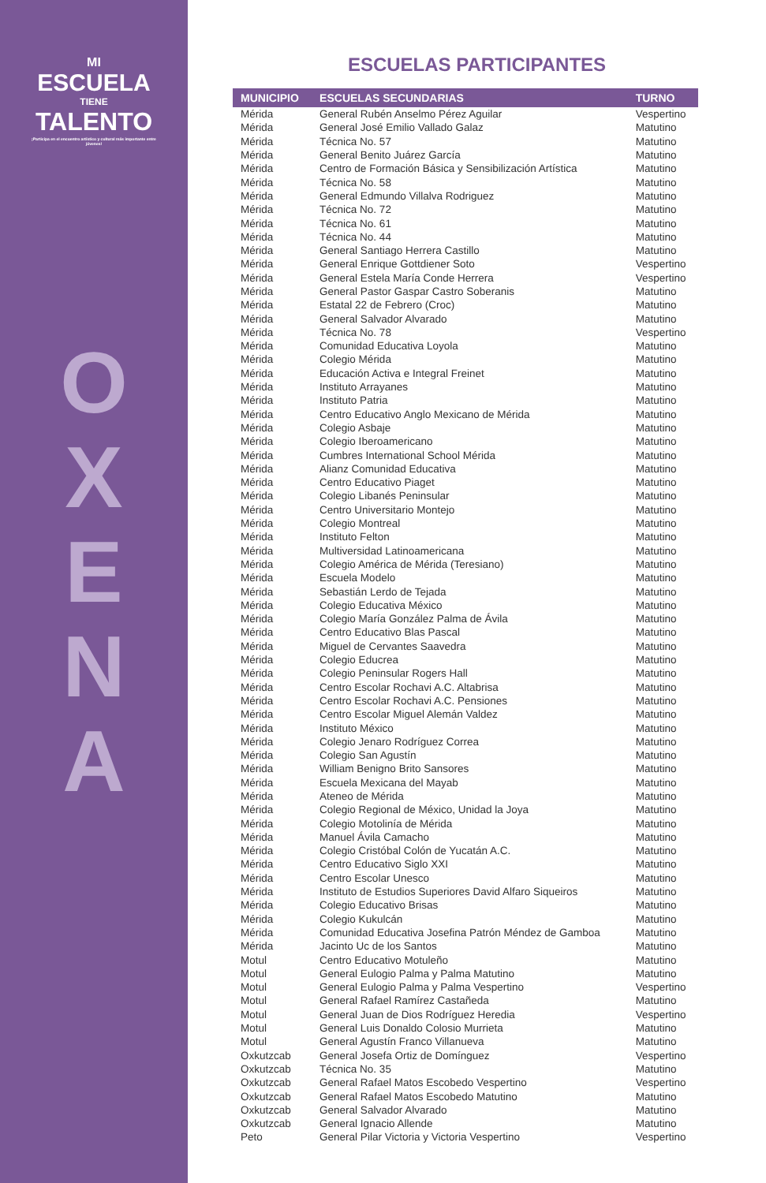MI
ESCUELA
TIENE
TALENTO
¡Participa en el encuentro artístico y cultural más importante entre jóvenes!
O
X
E
N
A
ESCUELAS PARTICIPANTES
| MUNICIPIO | ESCUELAS SECUNDARIAS | TURNO |
| --- | --- | --- |
| Mérida | General Rubén Anselmo Pérez Aguilar | Vespertino |
| Mérida | General José Emilio Vallado Galaz | Matutino |
| Mérida | Técnica No. 57 | Matutino |
| Mérida | General Benito Juárez García | Matutino |
| Mérida | Centro de Formación Básica y Sensibilización Artística | Matutino |
| Mérida | Técnica No. 58 | Matutino |
| Mérida | General Edmundo Villalva Rodriguez | Matutino |
| Mérida | Técnica No. 72 | Matutino |
| Mérida | Técnica No. 61 | Matutino |
| Mérida | Técnica No. 44 | Matutino |
| Mérida | General Santiago Herrera Castillo | Matutino |
| Mérida | General Enrique Gottdiener Soto | Vespertino |
| Mérida | General Estela María Conde Herrera | Vespertino |
| Mérida | General Pastor Gaspar Castro Soberanis | Matutino |
| Mérida | Estatal 22 de Febrero (Croc) | Matutino |
| Mérida | General Salvador Alvarado | Matutino |
| Mérida | Técnica No. 78 | Vespertino |
| Mérida | Comunidad Educativa Loyola | Matutino |
| Mérida | Colegio Mérida | Matutino |
| Mérida | Educación Activa e Integral Freinet | Matutino |
| Mérida | Instituto Arrayanes | Matutino |
| Mérida | Instituto Patria | Matutino |
| Mérida | Centro Educativo Anglo Mexicano de Mérida | Matutino |
| Mérida | Colegio Asbaje | Matutino |
| Mérida | Colegio Iberoamericano | Matutino |
| Mérida | Cumbres International School Mérida | Matutino |
| Mérida | Alianz Comunidad Educativa | Matutino |
| Mérida | Centro Educativo Piaget | Matutino |
| Mérida | Colegio Libanés Peninsular | Matutino |
| Mérida | Centro Universitario Montejo | Matutino |
| Mérida | Colegio Montreal | Matutino |
| Mérida | Instituto Felton | Matutino |
| Mérida | Multiversidad Latinoamericana | Matutino |
| Mérida | Colegio América de Mérida (Teresiano) | Matutino |
| Mérida | Escuela Modelo | Matutino |
| Mérida | Sebastián Lerdo de Tejada | Matutino |
| Mérida | Colegio Educativa México | Matutino |
| Mérida | Colegio María González Palma de Ávila | Matutino |
| Mérida | Centro Educativo Blas Pascal | Matutino |
| Mérida | Miguel de Cervantes Saavedra | Matutino |
| Mérida | Colegio Educrea | Matutino |
| Mérida | Colegio Peninsular Rogers Hall | Matutino |
| Mérida | Centro Escolar Rochavi A.C. Altabrisa | Matutino |
| Mérida | Centro Escolar Rochavi A.C. Pensiones | Matutino |
| Mérida | Centro Escolar Miguel Alemán Valdez | Matutino |
| Mérida | Instituto México | Matutino |
| Mérida | Colegio Jenaro Rodríguez Correa | Matutino |
| Mérida | Colegio San Agustín | Matutino |
| Mérida | William Benigno Brito Sansores | Matutino |
| Mérida | Escuela Mexicana del Mayab | Matutino |
| Mérida | Ateneo de Mérida | Matutino |
| Mérida | Colegio Regional de México, Unidad la Joya | Matutino |
| Mérida | Colegio Motolinía de Mérida | Matutino |
| Mérida | Manuel Ávila Camacho | Matutino |
| Mérida | Colegio Cristóbal Colón de Yucatán A.C. | Matutino |
| Mérida | Centro Educativo Siglo XXI | Matutino |
| Mérida | Centro Escolar Unesco | Matutino |
| Mérida | Instituto de Estudios Superiores David Alfaro Siqueiros | Matutino |
| Mérida | Colegio Educativo Brisas | Matutino |
| Mérida | Colegio Kukulcán | Matutino |
| Mérida | Comunidad Educativa Josefina Patrón Méndez de Gamboa | Matutino |
| Mérida | Jacinto Uc de los Santos | Matutino |
| Motul | Centro Educativo Motuleño | Matutino |
| Motul | General Eulogio Palma y Palma Matutino | Matutino |
| Motul | General Eulogio Palma y Palma Vespertino | Vespertino |
| Motul | General Rafael Ramírez Castañeda | Matutino |
| Motul | General Juan de Dios Rodríguez Heredia | Vespertino |
| Motul | General Luis Donaldo Colosio Murrieta | Matutino |
| Motul | General Agustín Franco Villanueva | Matutino |
| Oxkutzcab | General Josefa Ortiz de Domínguez | Vespertino |
| Oxkutzcab | Técnica No. 35 | Matutino |
| Oxkutzcab | General Rafael Matos Escobedo Vespertino | Vespertino |
| Oxkutzcab | General Rafael Matos Escobedo Matutino | Matutino |
| Oxkutzcab | General Salvador Alvarado | Matutino |
| Oxkutzcab | General Ignacio Allende | Matutino |
| Peto | General Pilar Victoria y Victoria Vespertino | Vespertino |